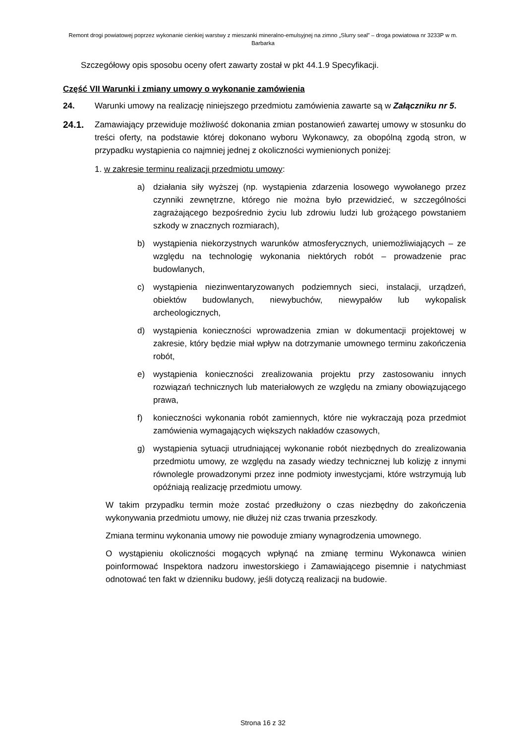Remont drogi powiatowej poprzez wykonanie cienkiej warstwy z mieszanki mineralno-emulsyjnej na zimno „Slurry seal” – droga powiatowa nr 3233P w m. Barbarka
Szczegółowy opis sposobu oceny ofert zawarty został w pkt 44.1.9 Specyfikacji.
Część VII Warunki i zmiany umowy o wykonanie zamówienia
24. Warunki umowy na realizację niniejszego przedmiotu zamówienia zawarte są w Załączniku nr 5.
24.1. Zamawiający przewiduje możliwość dokonania zmian postanowień zawartej umowy w stosunku do treści oferty, na podstawie której dokonano wyboru Wykonawcy, za obopólną zgodą stron, w przypadku wystąpienia co najmniej jednej z okoliczności wymienionych poniżej:
1. w zakresie terminu realizacji przedmiotu umowy:
a) działania siły wyższej (np. wystąpienia zdarzenia losowego wywołanego przez czynniki zewnętrzne, którego nie można było przewidzieć, w szczególności zagrażającego bezpośrednio życiu lub zdrowiu ludzi lub grożącego powstaniem szkody w znacznych rozmiarach),
b) wystąpienia niekorzystnych warunków atmosferycznych, uniemożliwiających – ze względu na technologię wykonania niektórych robót – prowadzenie prac budowlanych,
c) wystąpienia niezinwentaryzowanych podziemnych sieci, instalacji, urządzeń, obiektów budowlanych, niewybuchów, niewypałów lub wykopalisk archeologicznych,
d) wystąpienia konieczności wprowadzenia zmian w dokumentacji projektowej w zakresie, który będzie miał wpływ na dotrzymanie umownego terminu zakończenia robót,
e) wystąpienia konieczności zrealizowania projektu przy zastosowaniu innych rozwiązań technicznych lub materiałowych ze względu na zmiany obowiązującego prawa,
f) konieczności wykonania robót zamiennych, które nie wykraczają poza przedmiot zamówienia wymagających większych nakładów czasowych,
g) wystąpienia sytuacji utrudniającej wykonanie robót niezbędnych do zrealizowania przedmiotu umowy, ze względu na zasady wiedzy technicznej lub kolizję z innymi równolegle prowadzonymi przez inne podmioty inwestycjami, które wstrzymują lub opóźniają realizację przedmiotu umowy.
W takim przypadku termin może zostać przedłużony o czas niezbędny do zakończenia wykonywania przedmiotu umowy, nie dłużej niż czas trwania przeszkody.
Zmiana terminu wykonania umowy nie powoduje zmiany wynagrodzenia umownego.
O wystąpieniu okoliczności mogących wpłynąć na zmianę terminu Wykonawca winien poinformować Inspektora nadzoru inwestorskiego i Zamawiającego pisemnie i natychmiast odnotować ten fakt w dzienniku budowy, jeśli dotyczą realizacji na budowie.
Strona 16 z 32